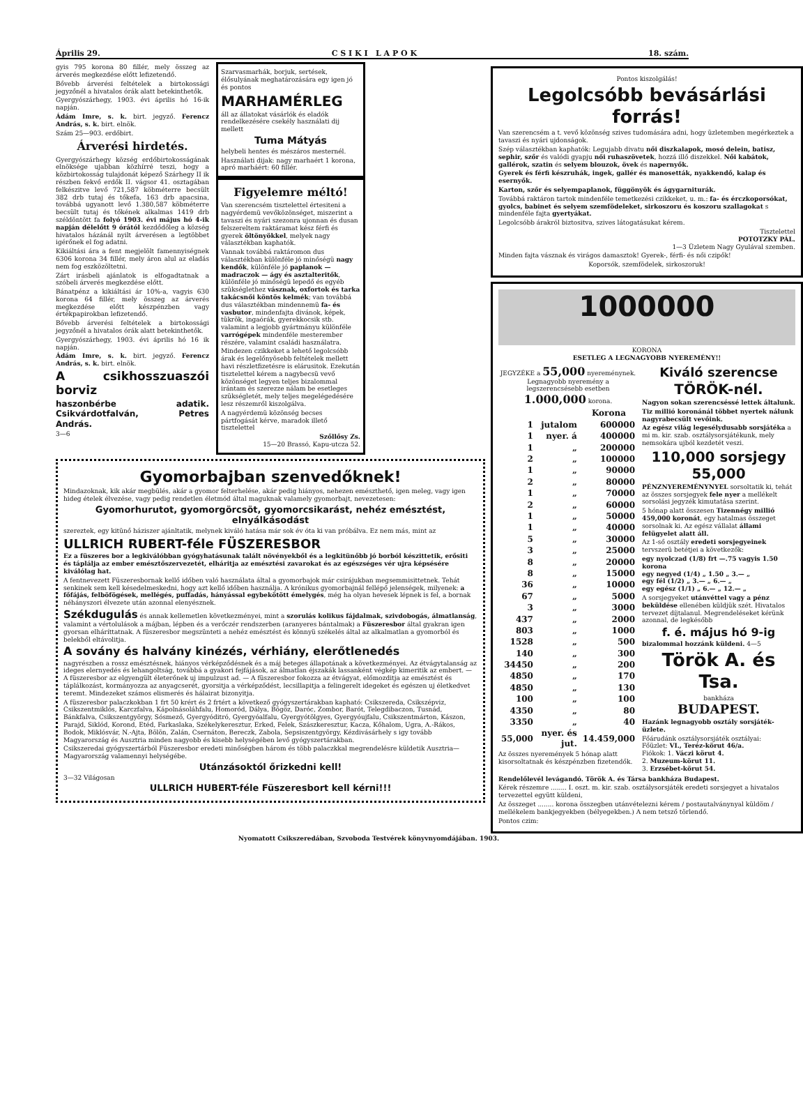Április 29. C S I K I L A P O K 18. szám.
gyis 795 korona 80 fillér, mely összeg az árverés megkezdése előtt lefizetendő.
Bővebb árverési feltételek a birtokossági jegyzőnél a hivatalos órák alatt betekinthetők.
Gyergyószárhegy, 1903. évi április hó 16-ik napján.
Ádám Imre, s. k. birt. jegyző. Ferencz András, s. k. birt. elnök.
Szám 25—903. erdőbirt.
Árverési hirdetés.
Gyergyószárhegy község erdőbirtokosságának elnöksége ujabban közhírré teszi, hogy a közbirtokosság tulajdonát képező Szárhegy II ik részben fekvő erdők II. vágsor 41. osztagában felkészitve levő 721,587 köbméterre becsült 382 drb tutaj és tőkefa, 163 drb apacsina, továbbá ugyanott levő 1.380,587 köbméterre becsült tutaj és tőkének alkalmas 1419 drb széldöntött fa folyó 1903. évi május hó 4-ik napján délelőtt 9 órától kezdődőleg a község hivatalos házánál nyilt árverésen a legtöbbet igérőnek el fog adatni.
Kikiáltási ára a fent megjelölt famennyiségnek 6306 korona 34 fillér, mely áron alul az eladás nem fog eszközöltetni.
Zárt irásbeli ajánlatok is elfogadtatnak a szóbeli árverés megkezdése előtt.
Bánatpénz a kikiáltási ár 10%-a, vagyis 630 korona 64 fillér, mely összeg az árverés megkezdése előtt készpénzben vagy értékpapirokban lefizetendő.
Bővebb árverési feltételek a birtokossági jegyzőnél a hivatalos órák alatt betekinthetők.
Gyergyószárhegy, 1903. évi április hó 16 ik napján.
Ádám Imre, s. k. birt. jegyző. Ferencz András, s. k. birt. elnök.
A csikhosszuaszói borviz
haszonbérbe adatik. Csikvárdotfalván, Petres András.
3—6
Szarvasmarhák, borjuk, sertések, élősulyának meghatározására egy igen jó és pontos
MARHAMÉRLEG
áll az állatokat vásárlók és eladók rendelkezésére csekély használati dij mellett
Tuma Mátyás
helybeli hentes és mészáros mesternél.
Használati dijak: nagy marhaért 1 korona, apró marháért: 60 fillér.
Figyelemre méltó!
Van szerencsém tisztelettel értesiteni a nagyérdemü vevőközönséget, miszerint a tavaszi és nyári szezonra ujonnan és dusan felszereltem raktáramat kész férfi és gyerek öltönyökkel, melyek nagy választékban kaphatók.
Vannak továbbá raktáromon dus választékban különféle jó minőségü nagy kendők, különféle jó paplanok — madraczok — ágy és asztalteritők, különféle jó minőségü lepedő és egyéb szükséglethez vásznak, oxfortok és tarka takácsnői köntös kelmék; van továbbá dus választékban mindennemü fa- és vasbutor, mindenfajta divánok, képek, tükrök, ingaórák, gyerekkocsik stb. valamint a legjobb gyártmányu különféle varrógépek mindenféle mesterember részére, valamint családi használatra.
Mindezen czikkeket a lehető legolcsóbb árak és legelőnyösebb feltételek mellett havi részletfizetésre is elárusitok. Ezekután tisztelettel kérem a nagybecsü vevő közönséget legyen teljes bizalommal irántam és szerezze nálam be esetleges szükségletét, mely teljes megelégedésére lesz részemről kiszolgálva.
A nagyérdemü közönség becses pártfogását kérve, maradok illető tisztelettel
Szőllősy Zs.
15—20 Brassó, Kapu-utcza 52.
Gyomorbajban szenvedőknek!
Mindazoknak, kik akár megbülés, akár a gyomor felterhelése, akár pedig hiányos, nehezen emészthető, igen meleg, vagy igen hideg ételek élvezése, vagy pedig rendetlen életmód által maguknak valamely gyomorbajt, nevezetesen:
Gyomorhurutot, gyomorgörcsöt, gyomorcsikarást, nehéz emésztést, elnyálkásodást
szereztek, egy kitünő háziszer ajánltatik, melynek kiváló hatása már sok év óta ki van próbálva. Ez nem más, mint az
ULLRICH RUBERT-féle FÜSZERESBOR
Ez a füszeres bor a legkiválóbban gyógyhatásunak talált növényekből és a legkitünőbb jó borból készittetik, erősiti és táplálja az ember emésztőszervezetét, elháritja az emésztési zavarokat és az egészséges vér ujra képsésére kiválólag hat.
A fentnevezett Füszeresbornak kellő időben való használata által a gyomorbajok már csirájukban megsemmisittetnek. Tehát senkinek sem kell késedelmeskedni, hogy azt kellő időben használja. A krónikus gyomorbajnál fellépő jelenségek, milyenek: a főfájás, felböfögések, mellégés, puffadás, hányással egybekötött émelygés, még ha olyan hevesek lépnek is fel, a bornak néhányszori élvezete után azonnal elenyésznek.
Székdugulás és annak kellemetlen következményei, mint a szorulás kolikus fájdalmak, szivdobogás, álmatlanság, valamint a vértolulások a májban, lépben és a verőczér rendszerben (aranyeres bántalmak) a Füszeresbor által gyakran igen gyorsan elháríttatnak. A füszeresbor megszünteti a nehéz emésztést és könnyü székelés által az alkalmatlan a gyomorból és belekből eltávolitja.
A sovány és halvány kinézés, vérhiány, elerőtlenedés
nagyrészben a rossz emésztésnek, hiányos vérképződésnek és a máj beteges állapotának a következményei. Az étvágytalanság az ideges elernyedés és lehangoltság, továbbá a gyakori fejfájások, az álmatlan éjszakák lassanként végkép kimeritik az embert. — A füszeresbor az elgyengült életerőnek uj impulzust ad. — A füszeresbor fokozza az étvágyat, előmozditja az emésztést és táplálkozást, kormányozza az anyagcserét, gyorsitja a vérképződést, lecsillapitja a felingerelt idegeket és egészen uj életkedvet teremt. Mindezeket számos elismerés és hálairat bizonyitja.
A füszeresbor palaczkokban 1 frt 50 krért és 2 frtért a következő gyógyszertárakban kapható: Csikszereda, Csikszépviz, Csikszentmiklós, Karczfalva, Kápolnásoláhfalu, Homoród, Dálya, Bögöz, Daróc, Zombor, Barót, Telegdibaczon, Tusnád, Bánkfalva, Csikszentgyörgy, Sósmező, Gyergyóditró, Gyergyóalfalu, Gyergyótölgyes, Gyergyóujfalu, Csikszentmárton, Kászon, Parajd, Siklód, Korond, Etéd, Farkaslaka, Székelykeresztur, Erked, Felek, Szászkeresztur, Kacza, Kőhalom, Ugra, A.-Rákos, Bodok, Miklósvár, N.-Ajta, Bölön, Zalán, Csernáton, Bereczk, Zabola, Sepsiszentgyörgy, Kézdivásárhely s igy tovább Magyarország és Ausztria minden nagyobb és kisebb helységében levő gyógyszertárakban.
Csikszeredai gyógyszertárból Füszeresbor eredeti minőségben három és több palaczkkal megrendelésre küldetik Ausztria—Magyarország valamennyi helységébe.
Utánzásoktól őrizkedni kell!
3—32 Világosan
ULLRICH HUBERT-féle Füszeresbort kell kérni!!!
Pontos kiszolgálás!
Legolcsóbb bevásárlási forrás!
Van szerencsém a t. vevő közönség szives tudomására adni, hogy üzletemben megérkeztek a tavaszi és nyári ujdonságok.
Szép választékban kaphatók: Legujabb divatu női diszkalapok, mosó delein, batisz, sephir, szőr és valódi gyapju női ruhaszövetek, hozzá illő diszekkel. Női kabátok, gallérok, szatin és selyem blouzok, övek és napernyők.
Gyerek és férfi készruhák, ingek, gallér és manosetták, nyakkendő, kalap és esernyők.
Karton, szőr és selyempaplanok, függönyök és ágygarniturák.
Továbbá raktáron tartok mindenféle temetkezési czikkeket, u. m.: fa- és érczkoporsókat, gyolcs, babinet és selyem szemfödeleket, sirkoszoru és koszoru szallagokat s mindenféle fajta gyertyákat.
Legolcsóbb árakról biztositva, szives látogatásukat kérem.
Tisztelettel
POTOTZKY PÁL.
1—3 Üzletem Nagy Gyulával szemben.
Minden fajta vásznak és virágos damasztok! Gyerek-, férfi- és női czipők!
Koporsók, szemfödelek, sirkoszoruk!
1000000
KORONA
ESETLEG A LEGNAGYOBB NYEREMÉNY!!
JEGYZÉKE a 55,000 nyereménynek.
Legnagyobb nyeremény a legszerencsésebb esetben
1.000,000 korona.
| | | Korona |
| --- | --- | --- |
| 1 | jutalom | 600000 |
| 1 | nyer. á | 400000 |
| 1 | „ | 200000 |
| 2 | „ | 100000 |
| 1 | „ | 90000 |
| 2 | „ | 80000 |
| 1 | „ | 70000 |
| 2 | „ | 60000 |
| 1 | „ | 50000 |
| 1 | „ | 40000 |
| 5 | „ | 30000 |
| 3 | „ | 25000 |
| 8 | „ | 20000 |
| 8 | „ | 15000 |
| 36 | „ | 10000 |
| 67 | „ | 5000 |
| 3 | „ | 3000 |
| 437 | „ | 2000 |
| 803 | „ | 1000 |
| 1528 | „ | 500 |
| 140 | „ | 300 |
| 34450 | „ | 200 |
| 4850 | „ | 170 |
| 4850 | „ | 130 |
| 100 | „ | 100 |
| 4350 | „ | 80 |
| 3350 | „ | 40 |
| 55,000 | nyer. és jut. | 14.459,000 |
Az összes nyeremények 5 hónap alatt kisorsoltatnak és készpénzben fizetendők.
Kiváló szerencse
TÖRÖK-nél.
Nagyon sokan szerencséssé lettek általunk.
Tiz millió koronánál többet nyertek nálunk nagyrabecsült vevőink.
Az egész világ legesélydusabb sorsjátéka a mi m. kir. szab. osztálysorsjátékunk, mely nemsokára ujból kezdetét veszi.
110,000 sorsjegy 55,000
PÉNZNYEREMÉNYNYEL sorsoltatik ki, tehát az összes sorsjegyek fele nyer a mellékelt sorsolási jegyzék kimutatása szerint.
5 hónap alatt összesen Tizennégy millió 459,000 koronát, egy hatalmas összeget sorsolnak ki. Az egész vállalat állami felügyelet alatt áll.
Az 1-ső osztály eredeti sorsjegyeinek tervszerü betétjei a következők:
egy nyolczad (1/8) frt —.75 vagyis 1.50 korona
egy negyed (1/4) „ 1.50 „ 3.— „
egy fél (1/2) „ 3.— „ 6.— „
egy egész (1/1) „ 6.— „ 12.— „
A sorsjegyeket utánvéttel vagy a pénz beküldése ellenében küldjük szét. Hivatalos tervezet díjtalanul. Megrendeléseket kérünk azonnal, de legkésőbb
f. é. május hó 9-ig
bizalommal hozzánk küldeni. 4—5
Török A. és Tsa.
bankháza
BUDAPEST.
Hazánk legnagyobb osztály sorsjáték-üzlete.
Főárudánk osztálysorsjáték osztályai:
Főüzlet: VI., Teréz-körut 46/a.
Fiókok: 1. Váczi körut 4.
2. Muzeum-körut 11.
3. Erzsébet-körut 54.
Rendelőlevél levágandó. Török A. és Társa bankháza Budapest.
Kérek részemre ........ I. oszt. m. kir. szab. osztálysorsjáték eredeti sorsjegyet a hivatalos tervezettel együtt küldeni,
Az összeget ........ korona összegben utánvételezni kérem / postautalványnyal küldöm / mellékelem bankjegyekben (bélyegekben.) A nem tetsző törlendő.
Pontos czim:
Nyomatott Csikszeredában, Szvoboda Testvérek könyvnyomdájában. 1903.